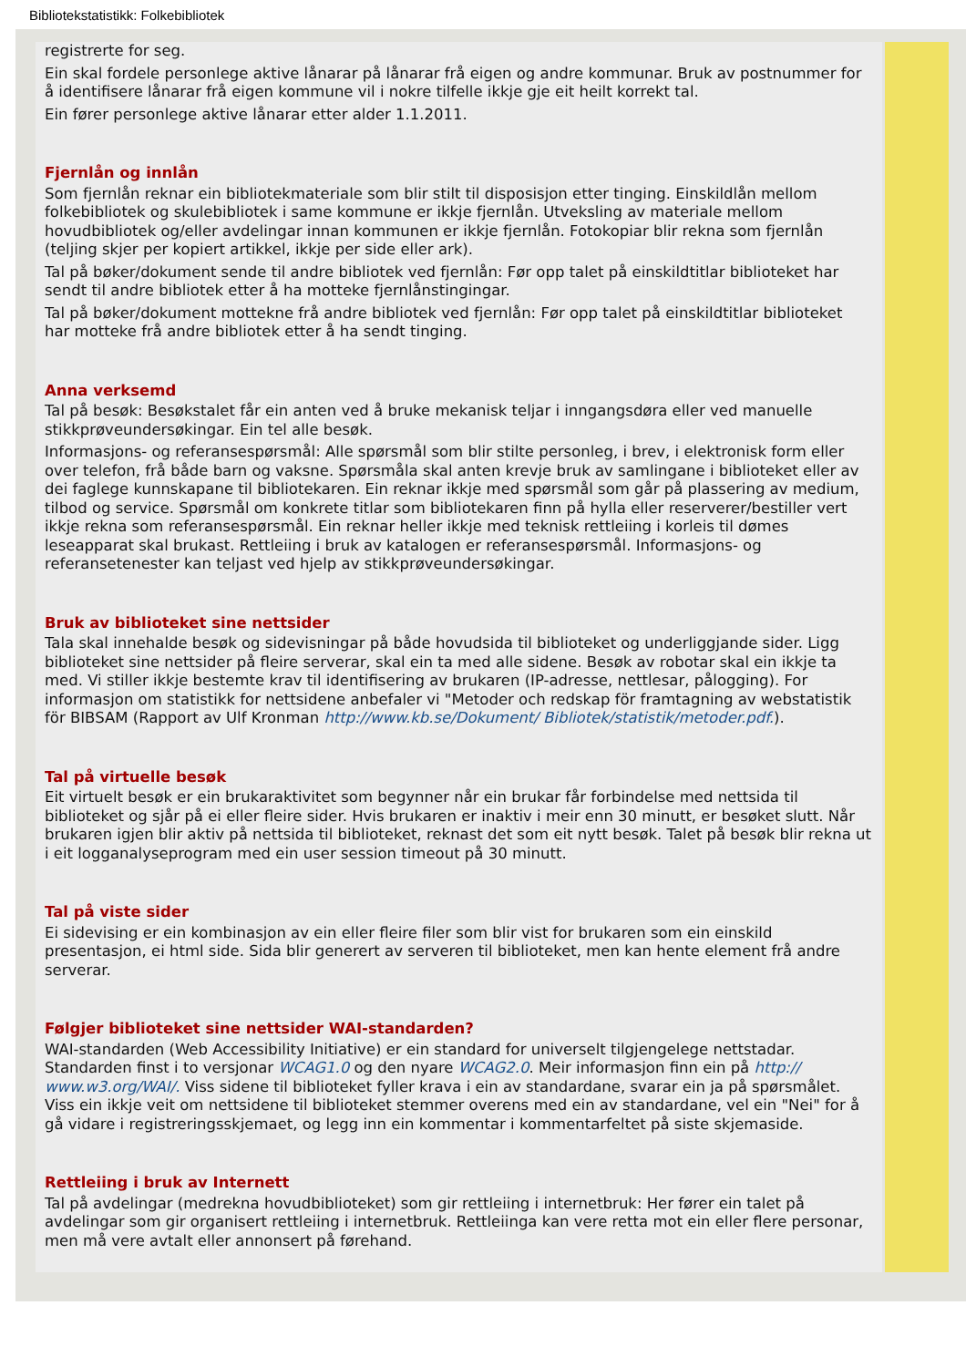Bibliotekstatistikk: Folkebibliotek
registrerte for seg.
Ein skal fordele personlege aktive lånarar på lånarar frå eigen og andre kommunar. Bruk av postnummer for å identifisere lånarar frå eigen kommune vil i nokre tilfelle ikkje gje eit heilt korrekt tal.
Ein fører personlege aktive lånarar etter alder 1.1.2011.
Fjernlån og innlån
Som fjernlån reknar ein bibliotekmateriale som blir stilt til disposisjon etter tinging. Einskildlån mellom folkebibliotek og skulebibliotek i same kommune er ikkje fjernlån. Utveksling av materiale mellom hovudbibliotek og/eller avdelingar innan kommunen er ikkje fjernlån. Fotokopiar blir rekna som fjernlån (teljing skjer per kopiert artikkel, ikkje per side eller ark).
Tal på bøker/dokument sende til andre bibliotek ved fjernlån: Før opp talet på einskildtitlar biblioteket har sendt til andre bibliotek etter å ha motteke fjernlånstingingar.
Tal på bøker/dokument mottekne frå andre bibliotek ved fjernlån: Før opp talet på einskildtitlar biblioteket har motteke frå andre bibliotek etter å ha sendt tinging.
Anna verksemd
Tal på besøk: Besøkstalet får ein anten ved å bruke mekanisk teljar i inngangsdøra eller ved manuelle stikkprøveundersøkingar. Ein tel alle besøk.
Informasjons- og referansespørsmål: Alle spørsmål som blir stilte personleg, i brev, i elektronisk form eller over telefon, frå både barn og vaksne. Spørsmåla skal anten krevje bruk av samlingane i biblioteket eller av dei faglege kunnskapane til bibliotekaren. Ein reknar ikkje med spørsmål som går på plassering av medium, tilbod og service. Spørsmål om konkrete titlar som bibliotekaren finn på hylla eller reserverer/bestiller vert ikkje rekna som referansespørsmål. Ein reknar heller ikkje med teknisk rettleiing i korleis til dømes leseapparat skal brukast. Rettleiing i bruk av katalogen er referansespørsmål. Informasjons- og referansetenester kan teljast ved hjelp av stikkprøveundersøkingar.
Bruk av biblioteket sine nettsider
Tala skal innehalde besøk og sidevisningar på både hovudsida til biblioteket og underliggjande sider. Ligg biblioteket sine nettsider på fleire serverar, skal ein ta med alle sidene. Besøk av robotar skal ein ikkje ta med. Vi stiller ikkje bestemte krav til identifisering av brukaren (IP-adresse, nettlesar, pålogging). For informasjon om statistikk for nettsidene anbefaler vi "Metoder och redskap för framtagning av webstatistik för BIBSAM (Rapport av Ulf Kronman http://www.kb.se/Dokument/ Bibliotek/statistik/metoder.pdf.).
Tal på virtuelle besøk
Eit virtuelt besøk er ein brukaraktivitet som begynner når ein brukar får forbindelse med nettsida til biblioteket og sjår på ei eller fleire sider. Hvis brukaren er inaktiv i meir enn 30 minutt, er besøket slutt. Når brukaren igjen blir aktiv på nettsida til biblioteket, reknast det som eit nytt besøk. Talet på besøk blir rekna ut i eit logganalyseprogram med ein user session timeout på 30 minutt.
Tal på viste sider
Ei sidevising er ein kombinasjon av ein eller fleire filer som blir vist for brukaren som ein einskild presentasjon, ei html side. Sida blir generert av serveren til biblioteket, men kan hente element frå andre serverar.
Følgjer biblioteket sine nettsider WAI-standarden?
WAI-standarden (Web Accessibility Initiative) er ein standard for universelt tilgjengelege nettstadar. Standarden finst i to versjonar WCAG1.0 og den nyare WCAG2.0. Meir informasjon finn ein på http:// www.w3.org/WAI/. Viss sidene til biblioteket fyller krava i ein av standardane, svarar ein ja på spørsmålet. Viss ein ikkje veit om nettsidene til biblioteket stemmer overens med ein av standardane, vel ein "Nei" for å gå vidare i registreringsskjemaet, og legg inn ein kommentar i kommentarfeltet på siste skjemaside.
Rettleiing i bruk av Internett
Tal på avdelingar (medrekna hovudbiblioteket) som gir rettleiing i internetbruk: Her fører ein talet på avdelingar som gir organisert rettleiing i internetbruk. Rettleiinga kan vere retta mot ein eller flere personar, men må vere avtalt eller annonsert på førehand.